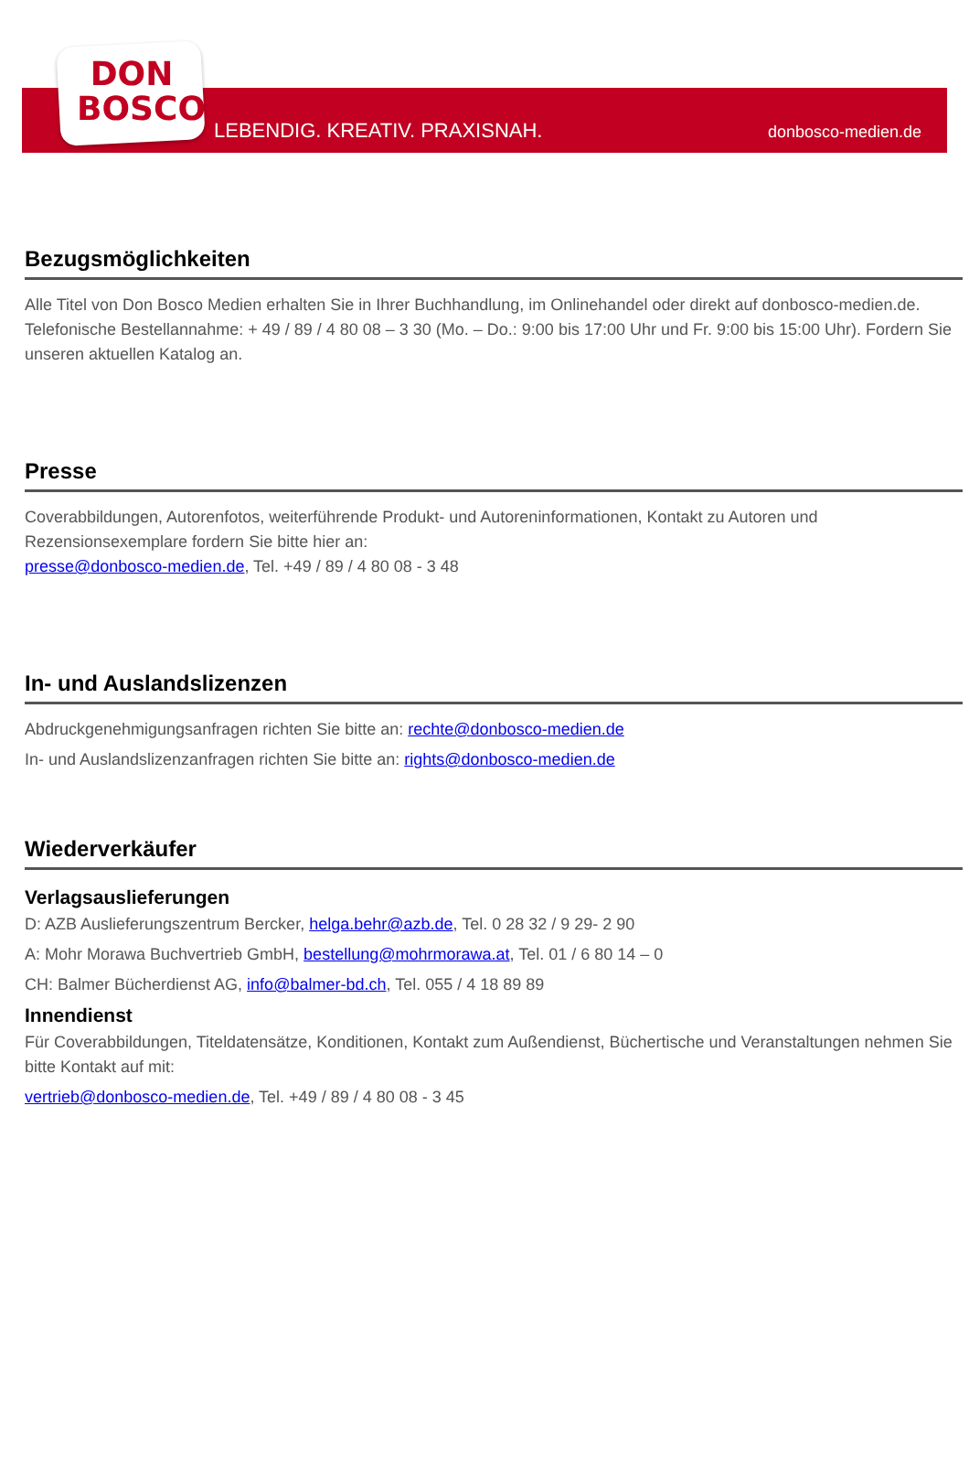DON
BOSCO
LEBENDIG. KREATIV. PRAXISNAH. donbosco-medien.de
Bezugsmöglichkeiten
Alle Titel von Don Bosco Medien erhalten Sie in Ihrer Buchhandlung, im Onlinehandel oder direkt auf donbosco-medien.de. Telefonische Bestellannahme: + 49 / 89 / 4 80 08 – 3 30 (Mo. – Do.: 9:00 bis 17:00 Uhr und Fr. 9:00 bis 15:00 Uhr). Fordern Sie unseren aktuellen Katalog an.
Presse
Coverabbildungen, Autorenfotos, weiterführende Produkt- und Autoreninformationen, Kontakt zu Autoren und Rezensionsexemplare fordern Sie bitte hier an:
presse@donbosco-medien.de, Tel. +49 / 89 / 4 80 08 - 3 48
In- und Auslandslizenzen
Abdruckgenehmigungsanfragen richten Sie bitte an: rechte@donbosco-medien.de
In- und Auslandslizenzanfragen richten Sie bitte an: rights@donbosco-medien.de
Wiederverkäufer
Verlagsauslieferungen
D: AZB Auslieferungszentrum Bercker, helga.behr@azb.de, Tel. 0 28 32 / 9 29- 2 90
A: Mohr Morawa Buchvertrieb GmbH, bestellung@mohrmorawa.at, Tel. 01 / 6 80 14 – 0
CH: Balmer Bücherdienst AG, info@balmer-bd.ch, Tel. 055 / 4 18 89 89
Innendienst
Für Coverabbildungen, Titeldatensätze, Konditionen, Kontakt zum Außendienst, Büchertische und Veranstaltungen nehmen Sie bitte Kontakt auf mit:
vertrieb@donbosco-medien.de, Tel. +49 / 89 / 4 80 08 - 3 45